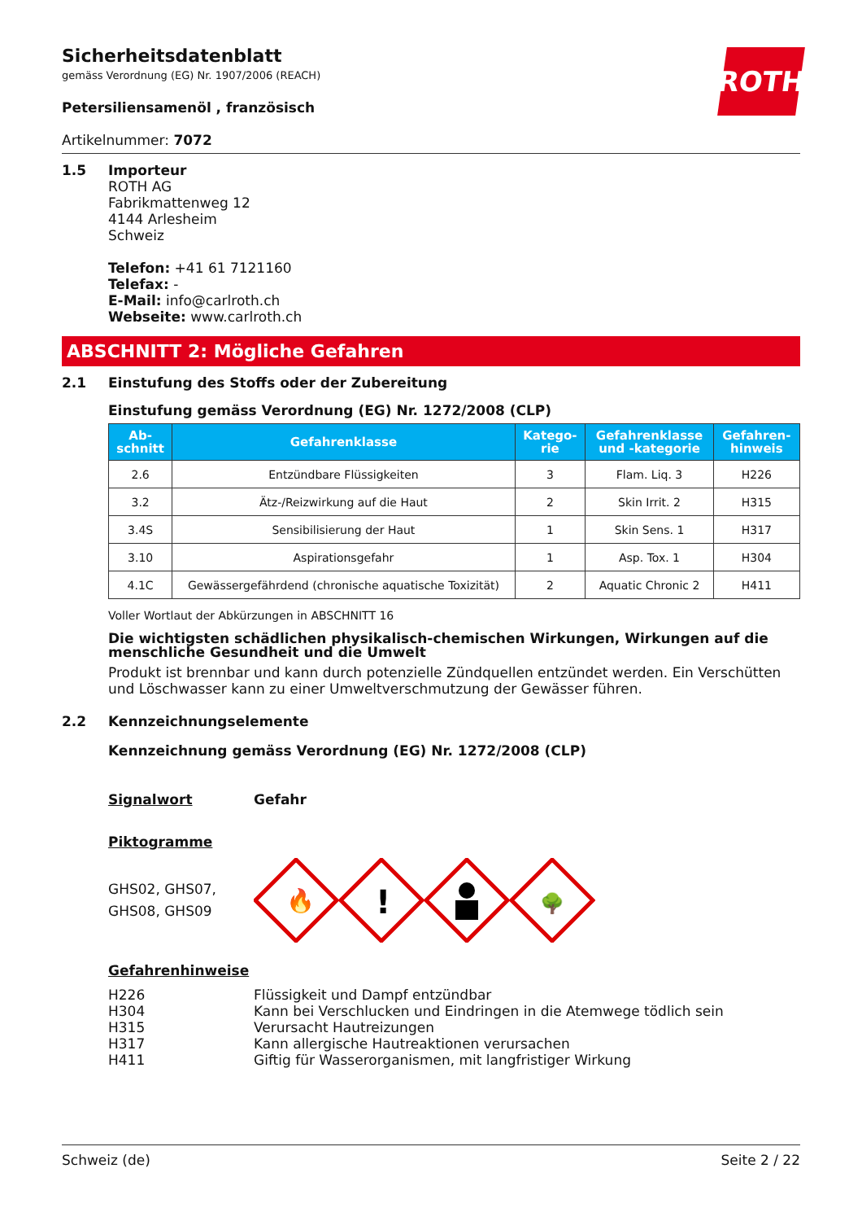ROTH
Sicherheitsdatenblatt
gemäss Verordnung (EG) Nr. 1907/2006 (REACH)
Petersiliensamenöl , französisch
Artikelnummer: 7072
1.5 Importeur
ROTH AG
Fabrikmattenweg 12
4144 Arlesheim
Schweiz
Telefon: +41 61 7121160
Telefax: -
E-Mail: info@carlroth.ch
Webseite: www.carlroth.ch
ABSCHNITT 2: Mögliche Gefahren
2.1 Einstufung des Stoffs oder der Zubereitung
Einstufung gemäss Verordnung (EG) Nr. 1272/2008 (CLP)
| Ab- schnitt | Gefahrenklasse | Katego- rie | Gefahrenklasse und -kategorie | Gefahren- hinweis |
| --- | --- | --- | --- | --- |
| 2.6 | Entzündbare Flüssigkeiten | 3 | Flam. Liq. 3 | H226 |
| 3.2 | Ätz-/Reizwirkung auf die Haut | 2 | Skin Irrit. 2 | H315 |
| 3.4S | Sensibilisierung der Haut | 1 | Skin Sens. 1 | H317 |
| 3.10 | Aspirationsgefahr | 1 | Asp. Tox. 1 | H304 |
| 4.1C | Gewässergefährdend (chronische aquatische Toxizität) | 2 | Aquatic Chronic 2 | H411 |
Voller Wortlaut der Abkürzungen in ABSCHNITT 16
Die wichtigsten schädlichen physikalisch-chemischen Wirkungen, Wirkungen auf die menschliche Gesundheit und die Umwelt
Produkt ist brennbar und kann durch potenzielle Zündquellen entzündet werden. Ein Verschütten und Löschwasser kann zu einer Umweltverschmutzung der Gewässer führen.
2.2 Kennzeichnungselemente
Kennzeichnung gemäss Verordnung (EG) Nr. 1272/2008 (CLP)
Signalwort Gefahr
Piktogramme
GHS02, GHS07,
GHS08, GHS09
🔥
!
🌳
Gefahrenhinweise
H226 Flüssigkeit und Dampf entzündbar
H304 Kann bei Verschlucken und Eindringen in die Atemwege tödlich sein
H315 Verursacht Hautreizungen
H317 Kann allergische Hautreaktionen verursachen
H411 Giftig für Wasserorganismen, mit langfristiger Wirkung
Schweiz (de) Seite 2 / 22